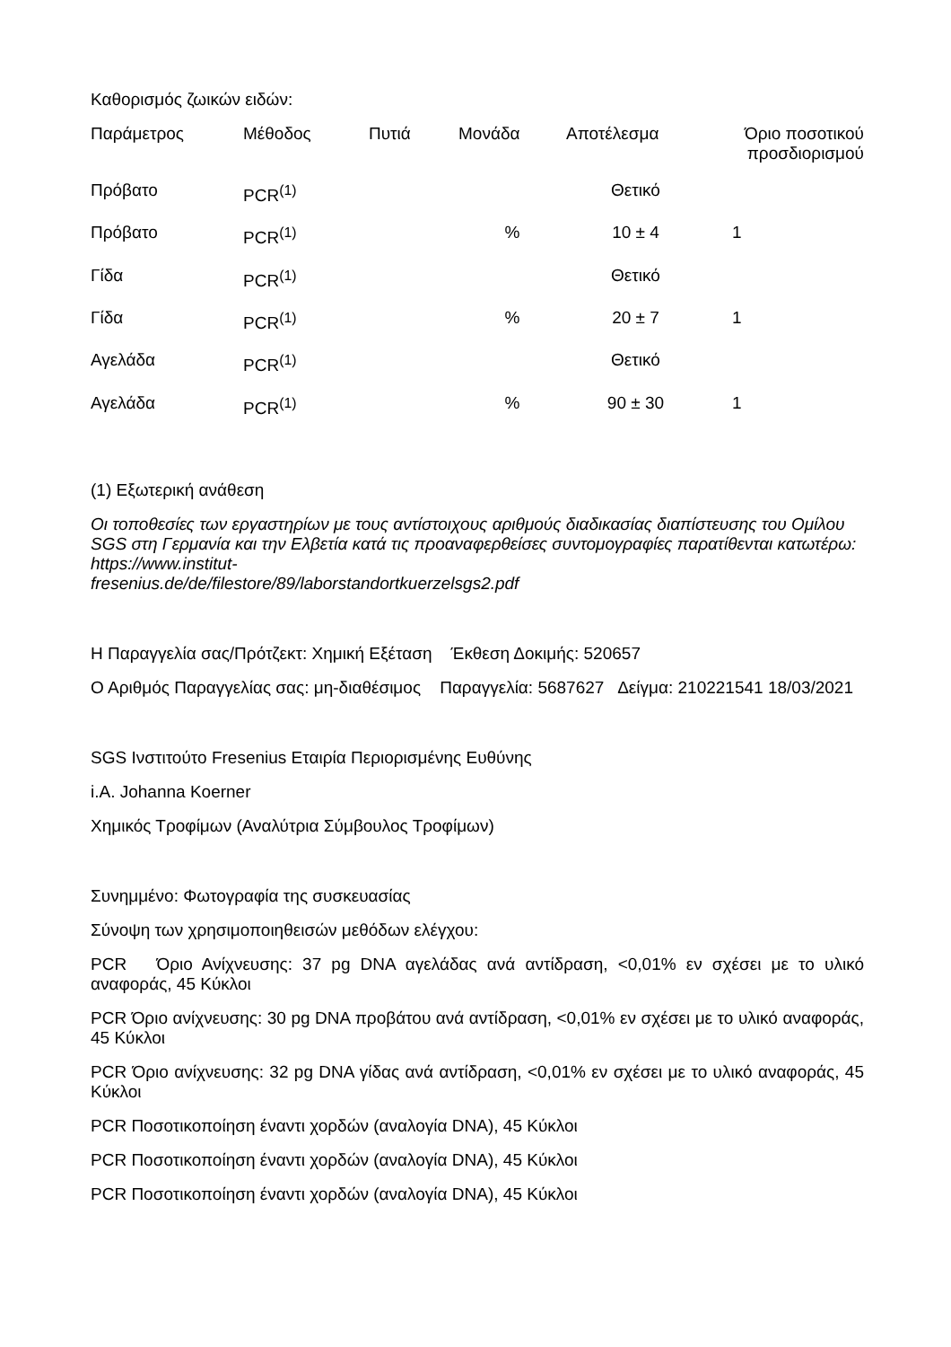Καθορισμός ζωικών ειδών:
| Παράμετρος | Μέθοδος | Πυτιά | Μονάδα | Αποτέλεσμα | Όριο ποσοτικού προσδιορισμού |
| --- | --- | --- | --- | --- | --- |
| Πρόβατο | PCR<sup>(1)</sup> | | | Θετικό | |
| Πρόβατο | PCR<sup>(1)</sup> | | % | 10 ± 4 | 1 |
| Γίδα | PCR<sup>(1)</sup> | | | Θετικό | |
| Γίδα | PCR<sup>(1)</sup> | | % | 20 ± 7 | 1 |
| Αγελάδα | PCR<sup>(1)</sup> | | | Θετικό | |
| Αγελάδα | PCR<sup>(1)</sup> | | % | 90 ± 30 | 1 |
(1) Εξωτερική ανάθεση
Οι τοποθεσίες των εργαστηρίων με τους αντίστοιχους αριθμούς διαδικασίας διαπίστευσης του Ομίλου SGS στη Γερμανία και την Ελβετία κατά τις προαναφερθείσες συντομογραφίες παρατίθενται κατωτέρω: https://www.institut-
fresenius.de/de/filestore/89/laborstandortkuerzelsgs2.pdf
Η Παραγγελία σας/Πρότζεκτ: Χημική Εξέταση Έκθεση Δοκιμής: 520657
Ο Αριθμός Παραγγελίας σας: μη-διαθέσιμος Παραγγελία: 5687627 Δείγμα: 210221541 18/03/2021
SGS Ινστιτούτο Fresenius Εταιρία Περιορισμένης Ευθύνης
i.A. Johanna Koerner
Χημικός Τροφίμων (Αναλύτρια Σύμβουλος Τροφίμων)
Συνημμένο: Φωτογραφία της συσκευασίας
Σύνοψη των χρησιμοποιηθεισών μεθόδων ελέγχου:
PCR Όριο Ανίχνευσης: 37 pg DNA αγελάδας ανά αντίδραση, <0,01% εν σχέσει με το υλικό αναφοράς, 45 Κύκλοι
PCR Όριο ανίχνευσης: 30 pg DNA προβάτου ανά αντίδραση, <0,01% εν σχέσει με το υλικό αναφοράς, 45 Κύκλοι
PCR Όριο ανίχνευσης: 32 pg DNA γίδας ανά αντίδραση, <0,01% εν σχέσει με το υλικό αναφοράς, 45 Κύκλοι
PCR Ποσοτικοποίηση έναντι χορδών (αναλογία DNA), 45 Κύκλοι
PCR Ποσοτικοποίηση έναντι χορδών (αναλογία DNA), 45 Κύκλοι
PCR Ποσοτικοποίηση έναντι χορδών (αναλογία DNA), 45 Κύκλοι